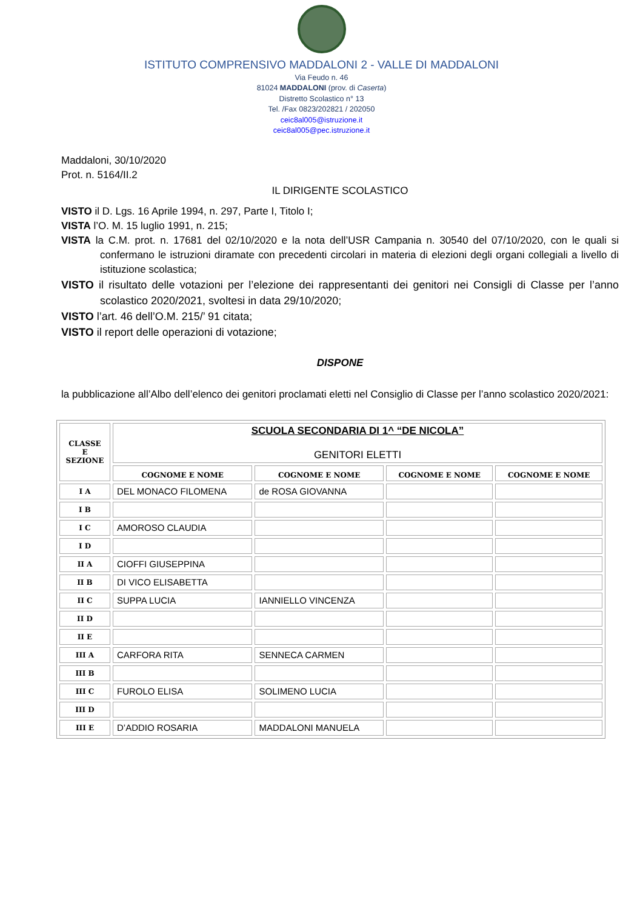ISTITUTO COMPRENSIVO MADDALONI 2 - VALLE DI MADDALONI
Via Feudo n. 46
81024 MADDALONI (prov. di Caserta)
Distretto Scolastico n° 13
Tel. /Fax 0823/202821 / 202050
ceic8al005@istruzione.it
ceic8al005@pec.istruzione.it
Maddaloni, 30/10/2020
Prot. n. 5164/II.2
IL DIRIGENTE SCOLASTICO
VISTO il D. Lgs. 16 Aprile 1994, n. 297, Parte I, Titolo I;
VISTA l’O. M. 15 luglio 1991, n. 215;
VISTA la C.M. prot. n. 17681 del 02/10/2020 e la nota dell’USR Campania n. 30540 del 07/10/2020, con le quali si confermano le istruzioni diramate con precedenti circolari in materia di elezioni degli organi collegiali a livello di istituzione scolastica;
VISTO il risultato delle votazioni per l’elezione dei rappresentanti dei genitori nei Consigli di Classe per l’anno scolastico 2020/2021, svoltesi in data 29/10/2020;
VISTO l’art. 46 dell’O.M. 215/’ 91 citata;
VISTO il report delle operazioni di votazione;
DISPONE
la pubblicazione all’Albo dell’elenco dei genitori proclamati eletti nel Consiglio di Classe per l’anno scolastico 2020/2021:
| CLASSE E SEZIONE | SCUOLA SECONDARIA DI 1^ “DE NICOLA” GENITORI ELETTI | | | |
| --- | --- | --- | --- | --- |
| | COGNOME E NOME | COGNOME E NOME | COGNOME E NOME | COGNOME E NOME |
| I A | DEL MONACO FILOMENA | de ROSA GIOVANNA | | |
| I B | | | | |
| I C | AMOROSO CLAUDIA | | | |
| I D | | | | |
| II A | CIOFFI GIUSEPPINA | | | |
| II B | DI VICO ELISABETTA | | | |
| II C | SUPPA LUCIA | IANNIELLO VINCENZA | | |
| II D | | | | |
| II E | | | | |
| III A | CARFORA RITA | SENNECA CARMEN | | |
| III B | | | | |
| III C | FUROLO ELISA | SOLIMENO LUCIA | | |
| III D | | | | |
| III E | D’ADDIO ROSARIA | MADDALONI MANUELA | | |